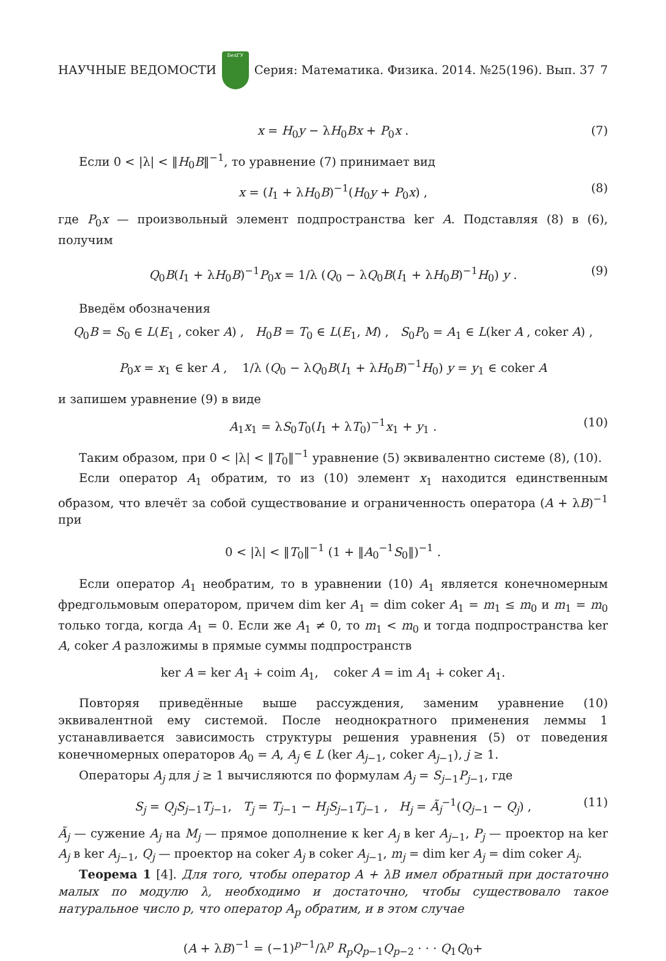НАУЧНЫЕ ВЕДОМОСТИ
БелГУ
Серия: Математика. Физика. 2014. №25(196). Вып. 37 7
x = H<sub>0</sub>y − λH<sub>0</sub>Bx + P<sub>0</sub>x . (7)
Если 0 < |λ| < ‖H<sub>0</sub>B‖<sup>−1</sup>, то уравнение (7) принимает вид
x = (I<sub>1</sub> + λH<sub>0</sub>B)<sup>−1</sup>(H<sub>0</sub>y + P<sub>0</sub>x) , (8)
где P<sub>0</sub>x — произвольный элемент подпространства ker A. Подставляя (8) в (6), получим
Q<sub>0</sub>B(I<sub>1</sub> + λH<sub>0</sub>B)<sup>−1</sup>P<sub>0</sub>x = 1/λ (Q<sub>0</sub> − λQ<sub>0</sub>B(I<sub>1</sub> + λH<sub>0</sub>B)<sup>−1</sup>H<sub>0</sub>) y . (9)
Введём обозначения
Q<sub>0</sub>B = S<sub>0</sub> ∈ L(E<sub>1</sub> , coker A) , H<sub>0</sub>B = T<sub>0</sub> ∈ L(E<sub>1</sub>, M) , S<sub>0</sub>P<sub>0</sub> = A<sub>1</sub> ∈ L(ker A , coker A) ,
P<sub>0</sub>x = x<sub>1</sub> ∈ ker A , 1/λ (Q<sub>0</sub> − λQ<sub>0</sub>B(I<sub>1</sub> + λH<sub>0</sub>B)<sup>−1</sup>H<sub>0</sub>) y = y<sub>1</sub> ∈ coker A
и запишем уравнение (9) в виде
A<sub>1</sub>x<sub>1</sub> = λS<sub>0</sub>T<sub>0</sub>(I<sub>1</sub> + λT<sub>0</sub>)<sup>−1</sup>x<sub>1</sub> + y<sub>1</sub> . (10)
Таким образом, при 0 < |λ| < ‖T<sub>0</sub>‖<sup>−1</sup> уравнение (5) эквивалентно системе (8), (10).
Если оператор A<sub>1</sub> обратим, то из (10) элемент x<sub>1</sub> находится единственным образом, что влечёт за собой существование и ограниченность оператора (A + λB)<sup>−1</sup> при
0 < |λ| < ‖T<sub>0</sub>‖<sup>−1</sup> (1 + ‖A<sub>0</sub><sup>−1</sup>S<sub>0</sub>‖)<sup>−1</sup> .
Если оператор A<sub>1</sub> необратим, то в уравнении (10) A<sub>1</sub> является конечномерным фредгольмовым оператором, причем dim ker A<sub>1</sub> = dim coker A<sub>1</sub> = m<sub>1</sub> ≤ m<sub>0</sub> и m<sub>1</sub> = m<sub>0</sub> только тогда, когда A<sub>1</sub> = 0. Если же A<sub>1</sub> ≠ 0, то m<sub>1</sub> < m<sub>0</sub> и тогда подпространства ker A, coker A разложимы в прямые суммы подпространств
ker A = ker A<sub>1</sub> ∔ coim A<sub>1</sub>, coker A = im A<sub>1</sub> ∔ coker A<sub>1</sub>.
Повторяя приведённые выше рассуждения, заменим уравнение (10) эквивалентной ему системой. После неоднократного применения леммы 1 устанавливается зависимость структуры решения уравнения (5) от поведения конечномерных операторов A<sub>0</sub> = A, A<sub>j</sub> ∈ L (ker A<sub>j−1</sub>, coker A<sub>j−1</sub>), j ≥ 1.
Операторы A<sub>j</sub> для j ≥ 1 вычисляются по формулам A<sub>j</sub> = S<sub>j−1</sub>P<sub>j−1</sub>, где
S<sub>j</sub> = Q<sub>j</sub>S<sub>j−1</sub>T<sub>j−1</sub>, T<sub>j</sub> = T<sub>j−1</sub> − H<sub>j</sub>S<sub>j−1</sub>T<sub>j−1</sub> , H<sub>j</sub> = Ã<sub>j</sub><sup>−1</sup>(Q<sub>j−1</sub> − Q<sub>j</sub>) , (11)
Ã<sub>j</sub> — сужение A<sub>j</sub> на M<sub>j</sub> — прямое дополнение к ker A<sub>j</sub> в ker A<sub>j−1</sub>, P<sub>j</sub> — проектор на ker A<sub>j</sub> в ker A<sub>j−1</sub>, Q<sub>j</sub> — проектор на coker A<sub>j</sub> в coker A<sub>j−1</sub>, m<sub>j</sub> = dim ker A<sub>j</sub> = dim coker A<sub>j</sub>.
Теорема 1 [4]. Для того, чтобы оператор A + λB имел обратный при достаточно малых по модулю λ, необходимо и достаточно, чтобы существовало такое натуральное число p, что оператор A<sub>p</sub> обратим, и в этом случае
(A + λB)<sup>−1</sup> = (−1)<sup>p−1</sup>/λ<sup>p</sup> R<sub>p</sub>Q<sub>p−1</sub>Q<sub>p−2</sub> · · · Q<sub>1</sub>Q<sub>0</sub>+